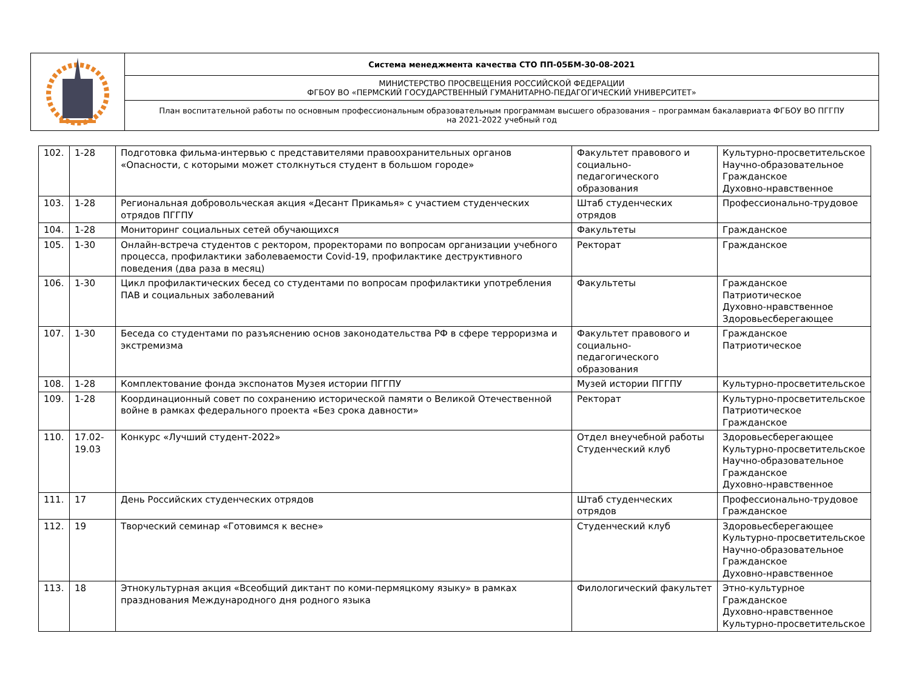| | Система менеджмента качества СТО ПП-05БМ-30-08-2021 |
| | МИНИСТЕРСТВО ПРОСВЕЩЕНИЯ РОССИЙСКОЙ ФЕДЕРАЦИИ ФГБОУ ВО «ПЕРМСКИЙ ГОСУДАРСТВЕННЫЙ ГУМАНИТАРНО-ПЕДАГОГИЧЕСКИЙ УНИВЕРСИТЕТ» |
| | План воспитательной работы по основным профессиональным образовательным программам высшего образования – программам бакалавриата ФГБОУ ВО ПГГПУ на 2021-2022 учебный год |
| 102. | 1-28 | Подготовка фильма-интервью с представителями правоохранительных органов «Опасности, с которыми может столкнуться студент в большом городе» | Факультет правового и социально-педагогического образования | Культурно-просветительское Научно-образовательное Гражданское Духовно-нравственное |
| 103. | 1-28 | Региональная добровольческая акция «Десант Прикамья» с участием студенческих отрядов ПГГПУ | Штаб студенческих отрядов | Профессионально-трудовое |
| 104. | 1-28 | Мониторинг социальных сетей обучающихся | Факультеты | Гражданское |
| 105. | 1-30 | Онлайн-встреча студентов с ректором, проректорами по вопросам организации учебного процесса, профилактики заболеваемости Covid-19, профилактике деструктивного поведения (два раза в месяц) | Ректорат | Гражданское |
| 106. | 1-30 | Цикл профилактических бесед со студентами по вопросам профилактики употребления ПАВ и социальных заболеваний | Факультеты | Гражданское Патриотическое Духовно-нравственное Здоровьесберегающее |
| 107. | 1-30 | Беседа со студентами по разъяснению основ законодательства РФ в сфере терроризма и экстремизма | Факультет правового и социально-педагогического образования | Гражданское Патриотическое |
| 108. | 1-28 | Комплектование фонда экспонатов Музея истории ПГГПУ | Музей истории ПГГПУ | Культурно-просветительское |
| 109. | 1-28 | Координационный совет по сохранению исторической памяти о Великой Отечественной войне в рамках федерального проекта «Без срока давности» | Ректорат | Культурно-просветительское Патриотическое Гражданское |
| 110. | 17.02- 19.03 | Конкурс «Лучший студент-2022» | Отдел внеучебной работы Студенческий клуб | Здоровьесберегающее Культурно-просветительское Научно-образовательное Гражданское Духовно-нравственное |
| 111. | 17 | День Российских студенческих отрядов | Штаб студенческих отрядов | Профессионально-трудовое Гражданское |
| 112. | 19 | Творческий семинар «Готовимся к весне» | Студенческий клуб | Здоровьесберегающее Культурно-просветительское Научно-образовательное Гражданское Духовно-нравственное |
| 113. | 18 | Этнокультурная акция «Всеобщий диктант по коми-пермяцкому языку» в рамках празднования Международного дня родного языка | Филологический факультет | Этно-культурное Гражданское Духовно-нравственное Культурно-просветительское |